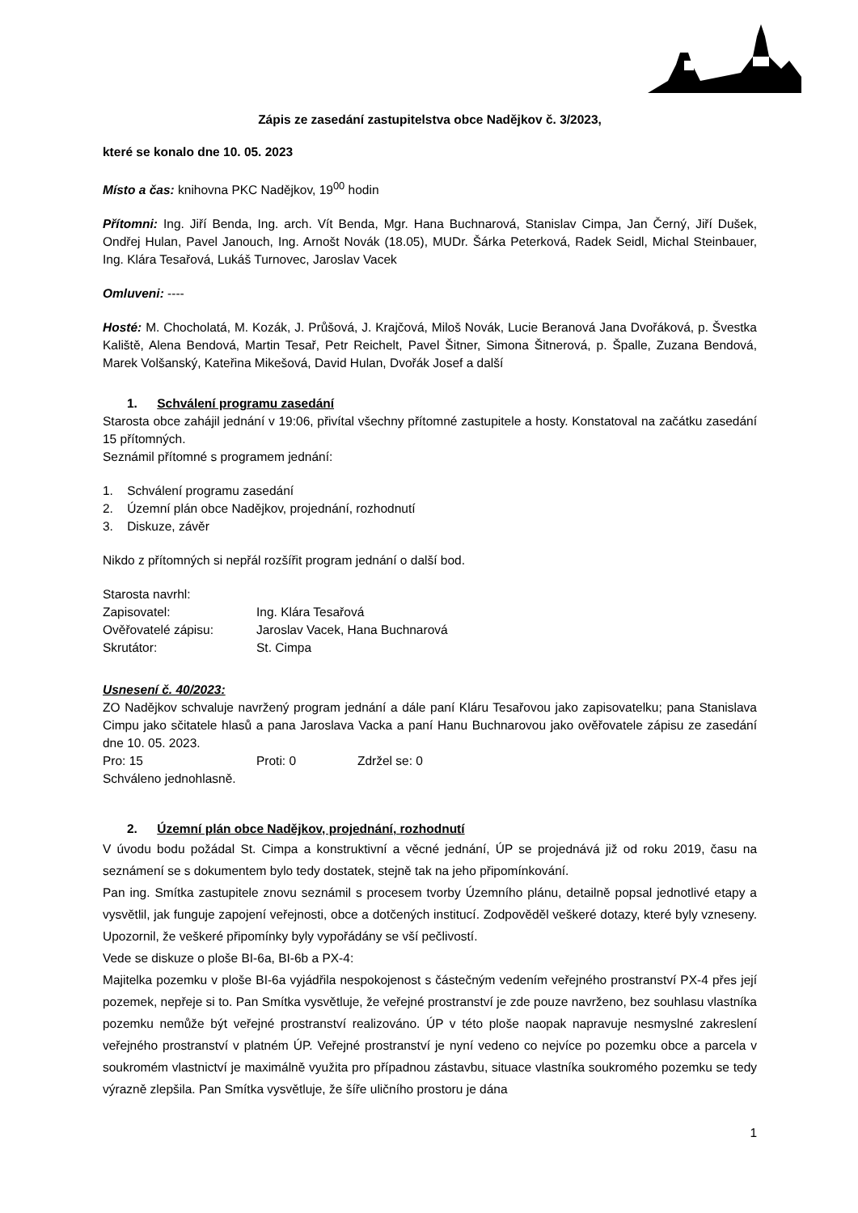Zápis ze zasedání zastupitelstva obce Nadějkov č. 3/2023,
které se konalo dne 10. 05. 2023
Místo a čas: knihovna PKC Nadějkov, 19<sup>00</sup> hodin
Přítomni: Ing. Jiří Benda, Ing. arch. Vít Benda, Mgr. Hana Buchnarová, Stanislav Cimpa, Jan Černý, Jiří Dušek, Ondřej Hulan, Pavel Janouch, Ing. Arnošt Novák (18.05), MUDr. Šárka Peterková, Radek Seidl, Michal Steinbauer, Ing. Klára Tesařová, Lukáš Turnovec, Jaroslav Vacek
Omluveni: ----
Hosté: M. Chocholatá, M. Kozák, J. Průšová, J. Krajčová, Miloš Novák, Lucie Beranová Jana Dvořáková, p. Švestka Kaliště, Alena Bendová, Martin Tesař, Petr Reichelt, Pavel Šitner, Simona Šitnerová, p. Špalle, Zuzana Bendová, Marek Volšanský, Kateřina Mikešová, David Hulan, Dvořák Josef a další
1. Schválení programu zasedání
Starosta obce zahájil jednání v 19:06, přivítal všechny přítomné zastupitele a hosty. Konstatoval na začátku zasedání 15 přítomných.
Seznámil přítomné s programem jednání:
1. Schválení programu zasedání
2. Územní plán obce Nadějkov, projednání, rozhodnutí
3. Diskuze, závěr
Nikdo z přítomných si nepřál rozšířit program jednání o další bod.
Starosta navrhl:
Zapisovatel: Ing. Klára Tesařová
Ověřovatelé zápisu: Jaroslav Vacek, Hana Buchnarová
Skrutátor: St. Cimpa
Usnesení č. 40/2023:
ZO Nadějkov schvaluje navržený program jednání a dále paní Kláru Tesařovou jako zapisovatelku; pana Stanislava Cimpu jako sčitatele hlasů a pana Jaroslava Vacka a paní Hanu Buchnarovou jako ověřovatele zápisu ze zasedání dne 10. 05. 2023.
Pro: 15 Proti: 0 Zdržel se: 0
Schváleno jednohlasně.
2. Územní plán obce Nadějkov, projednání, rozhodnutí
V úvodu bodu požádal St. Cimpa a konstruktivní a věcné jednání, ÚP se projednává již od roku 2019, času na seznámení se s dokumentem bylo tedy dostatek, stejně tak na jeho připomínkování.
Pan ing. Smítka zastupitele znovu seznámil s procesem tvorby Územního plánu, detailně popsal jednotlivé etapy a vysvětlil, jak funguje zapojení veřejnosti, obce a dotčených institucí. Zodpověděl veškeré dotazy, které byly vzneseny. Upozornil, že veškeré připomínky byly vypořádány se vší pečlivostí.
Vede se diskuze o ploše BI-6a, BI-6b a PX-4:
Majitelka pozemku v ploše BI-6a vyjádřila nespokojenost s částečným vedením veřejného prostranství PX-4 přes její pozemek, nepřeje si to. Pan Smítka vysvětluje, že veřejné prostranství je zde pouze navrženo, bez souhlasu vlastníka pozemku nemůže být veřejné prostranství realizováno. ÚP v této ploše naopak napravuje nesmyslné zakreslení veřejného prostranství v platném ÚP. Veřejné prostranství je nyní vedeno co nejvíce po pozemku obce a parcela v soukromém vlastnictví je maximálně využita pro případnou zástavbu, situace vlastníka soukromého pozemku se tedy výrazně zlepšila. Pan Smítka vysvětluje, že šíře uličního prostoru je dána
1